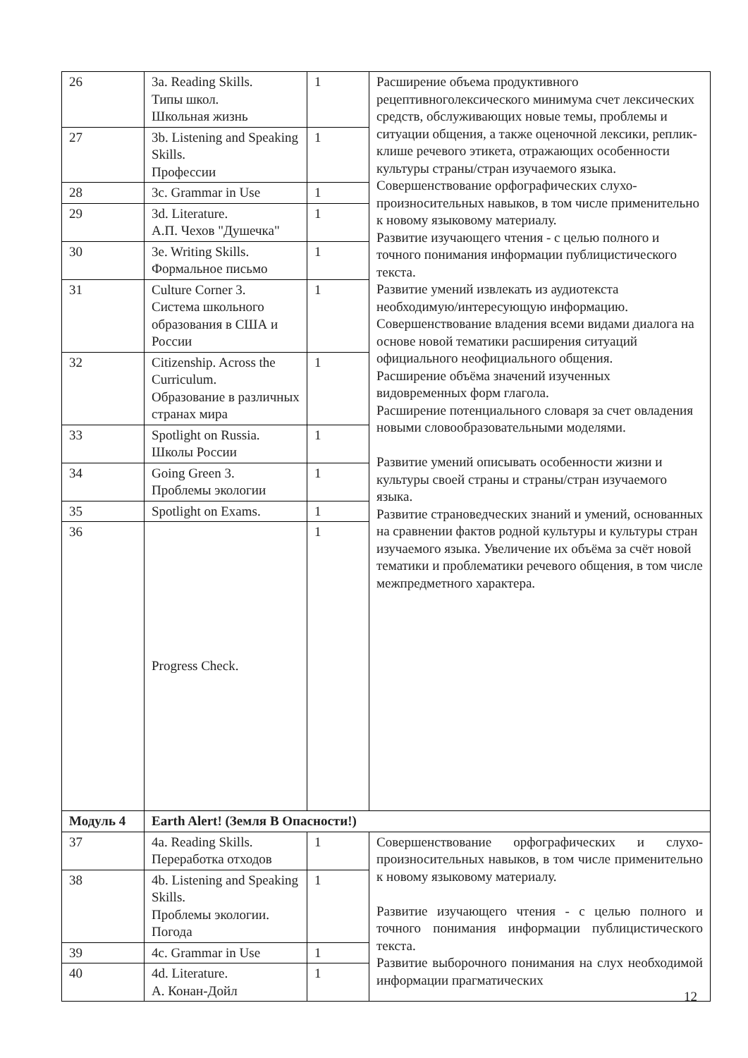| 26 | 3a. Reading Skills. Типы школ. Школьная жизнь | 1 | Расширение объема продуктивного рецептивноголексического минимума счет лексических средств, обслуживающих новые темы, проблемы и ситуации общения, а также оценочной лексики, реплик-клише речевого этикета, отражающих особенности культуры страны/стран изучаемого языка. Совершенствование орфографических слухо-произносительных навыков, в том числе применительно к новому языковому материалу. Развитие изучающего чтения - с целью полного и точного понимания информации публицистического текста. Развитие умений извлекать из аудиотекста необходимую/интересующую информацию. Совершенствование владения всеми видами диалога на основе новой тематики расширения ситуаций официального неофициального общения. Расширение объёма значений изученных видовременных форм глагола. Расширение потенциального словаря за счет овладения новыми словообразовательными моделями. Развитие умений описывать особенности жизни и культуры своей страны и страны/стран изучаемого языка. Развитие страноведческих знаний и умений, основанных на сравнении фактов родной культуры и культуры стран изучаемого языка. Увеличение их объёма за счёт новой тематики и проблематики речевого общения, в том числе межпредметного характера. |
| 27 | 3b. Listening and Speaking Skills. Профессии | 1 | |
| 28 | 3c. Grammar in Use | 1 | |
| 29 | 3d. Literature. А.П. Чехов "Душечка" | 1 | |
| 30 | 3e. Writing Skills. Формальное письмо | 1 | |
| 31 | Culture Corner 3. Система школьного образования в США и России | 1 | |
| 32 | Citizenship. Across the Curriculum. Образование в различных странах мира | 1 | |
| 33 | Spotlight on Russia. Школы России | 1 | |
| 34 | Going Green 3. Проблемы экологии | 1 | |
| 35 | Spotlight on Exams. | 1 | |
| 36 | Progress Check. | 1 | |
| Модуль 4 | Earth Alert! (Земля В Опасности!) | | |
| 37 | 4a. Reading Skills. Переработка отходов | 1 | Совершенствование орфографических и слухо-произносительных навыков, в том числе применительно к новому языковому материалу. Развитие изучающего чтения - с целью полного и точного понимания информации публицистического текста. Развитие выборочного понимания на слух необходимой информации прагматических |
| 38 | 4b. Listening and Speaking Skills. Проблемы экологии. Погода | 1 | |
| 39 | 4c. Grammar in Use | 1 | |
| 40 | 4d. Literature. А. Конан-Дойл | 1 | |
12